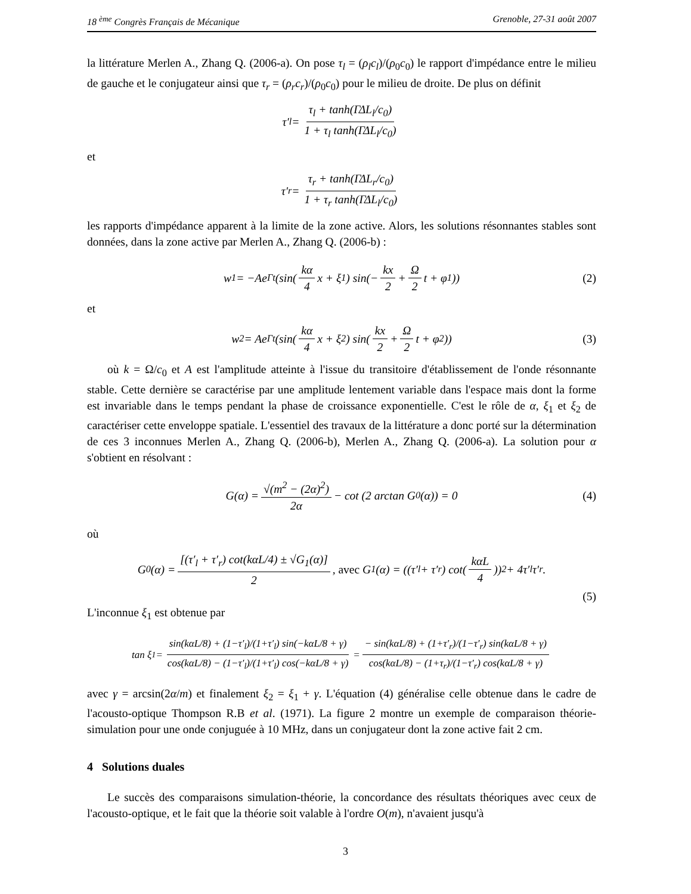18 <sup>ème</sup> Congrès Français de Mécanique Grenoble, 27-31 août 2007
la littérature Merlen A., Zhang Q. (2006-a). On pose τ<sub>l</sub> = (ρ<sub>l</sub>c<sub>l</sub>)/(ρ<sub>0</sub>c<sub>0</sub>) le rapport d'impédance entre le milieu de gauche et le conjugateur ainsi que τ<sub>r</sub> = (ρ<sub>r</sub>c<sub>r</sub>)/(ρ<sub>0</sub>c<sub>0</sub>) pour le milieu de droite. De plus on définit
τ′<sub>l</sub> = τ<sub>l</sub> + tanh(ΓΔL<sub>l</sub>/c<sub>0</sub>) 1 + τ<sub>l</sub> tanh(ΓΔL<sub>l</sub>/c<sub>0</sub>)
et
τ′<sub>r</sub> = τ<sub>r</sub> + tanh(ΓΔL<sub>r</sub>/c<sub>0</sub>) 1 + τ<sub>r</sub> tanh(ΓΔL<sub>l</sub>/c<sub>0</sub>)
les rapports d'impédance apparent à la limite de la zone active. Alors, les solutions résonnantes stables sont données, dans la zone active par Merlen A., Zhang Q. (2006-b) :
w<sub>1</sub> = −Ae<sup>Γt</sup> (sin(kα 4 x + ξ<sub>1</sub>) sin(− kx 2 + Ω 2 t + φ<sub>1</sub>)) (2)
et
w<sub>2</sub> = Ae<sup>Γt</sup> (sin(kα 4 x + ξ<sub>2</sub>) sin(kx 2 + Ω 2 t + φ<sub>2</sub>)) (3)
où k = Ω/c<sub>0</sub> et A est l'amplitude atteinte à l'issue du transitoire d'établissement de l'onde résonnante stable. Cette dernière se caractérise par une amplitude lentement variable dans l'espace mais dont la forme est invariable dans le temps pendant la phase de croissance exponentielle. C'est le rôle de α, ξ<sub>1</sub> et ξ<sub>2</sub> de caractériser cette enveloppe spatiale. L'essentiel des travaux de la littérature a donc porté sur la détermination de ces 3 inconnues Merlen A., Zhang Q. (2006-b), Merlen A., Zhang Q. (2006-a). La solution pour α s'obtient en résolvant :
G(α) = √(m<sup>2</sup> − (2α)<sup>2</sup>) 2α − cot (2 arctan G<sub>0</sub>(α)) = 0 (4)
où
G<sub>0</sub>(α) = [(τ′<sub>l</sub> + τ′<sub>r</sub>) cot(kαL/4) ± √G<sub>1</sub>(α)] 2, avec G<sub>1</sub>(α) = ((τ′<sub>l</sub> + τ′<sub>r</sub>) cot(kαL 4))<sup>2</sup> + 4τ′<sub>l</sub>τ′<sub>r</sub>.
(5)
L'inconnue ξ<sub>1</sub> est obtenue par
tan ξ<sub>1</sub> = sin(kαL/8) + (1−τ′<sub>l</sub>)/(1+τ′<sub>l</sub>) sin(−kαL/8 + γ) cos(kαL/8) − (1−τ′<sub>l</sub>)/(1+τ′<sub>l</sub>) cos(−kαL/8 + γ) = − sin(kαL/8) + (1+τ′<sub>r</sub>)/(1−τ′<sub>r</sub>) sin(kαL/8 + γ) cos(kαL/8) − (1+τ<sub>r</sub>)/(1−τ′<sub>r</sub>) cos(kαL/8 + γ)
avec γ = arcsin(2α/m) et finalement ξ<sub>2</sub> = ξ<sub>1</sub> + γ. L'équation (4) généralise celle obtenue dans le cadre de l'acousto-optique Thompson R.B et al. (1971). La figure 2 montre un exemple de comparaison théorie-simulation pour une onde conjuguée à 10 MHz, dans un conjugateur dont la zone active fait 2 cm.
4 Solutions duales
Le succès des comparaisons simulation-théorie, la concordance des résultats théoriques avec ceux de l'acousto-optique, et le fait que la théorie soit valable à l'ordre O(m), n'avaient jusqu'à
3